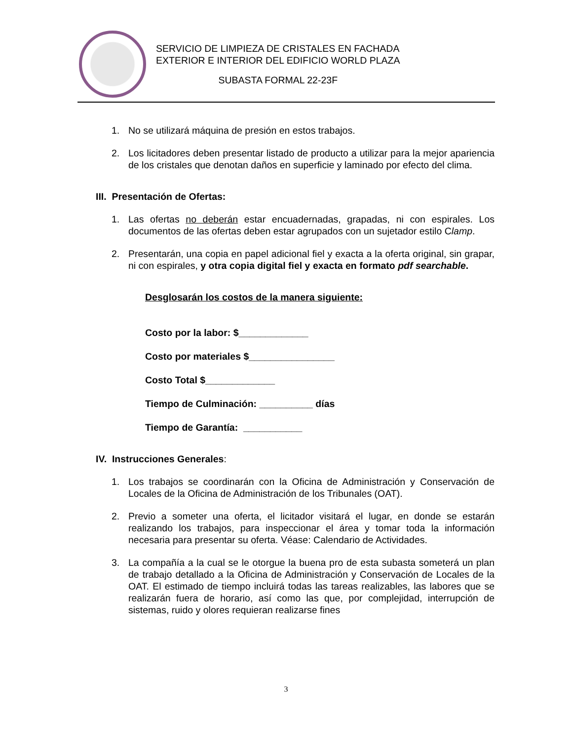SERVICIO DE LIMPIEZA DE CRISTALES EN FACHADA
EXTERIOR E INTERIOR DEL EDIFICIO WORLD PLAZA
SUBASTA FORMAL 22-23F
1. No se utilizará máquina de presión en estos trabajos.
2. Los licitadores deben presentar listado de producto a utilizar para la mejor apariencia de los cristales que denotan daños en superficie y laminado por efecto del clima.
III. Presentación de Ofertas:
1. Las ofertas no deberán estar encuadernadas, grapadas, ni con espirales. Los documentos de las ofertas deben estar agrupados con un sujetador estilo Clamp.
2. Presentarán, una copia en papel adicional fiel y exacta a la oferta original, sin grapar, ni con espirales, y otra copia digital fiel y exacta en formato pdf searchable.
Desglosarán los costos de la manera siguiente:
Costo por la labor: $_____________
Costo por materiales $________________
Costo Total $_____________
Tiempo de Culminación: __________ días
Tiempo de Garantía: ___________
IV. Instrucciones Generales:
1. Los trabajos se coordinarán con la Oficina de Administración y Conservación de Locales de la Oficina de Administración de los Tribunales (OAT).
2. Previo a someter una oferta, el licitador visitará el lugar, en donde se estarán realizando los trabajos, para inspeccionar el área y tomar toda la información necesaria para presentar su oferta. Véase: Calendario de Actividades.
3. La compañía a la cual se le otorgue la buena pro de esta subasta someterá un plan de trabajo detallado a la Oficina de Administración y Conservación de Locales de la OAT. El estimado de tiempo incluirá todas las tareas realizables, las labores que se realizarán fuera de horario, así como las que, por complejidad, interrupción de sistemas, ruido y olores requieran realizarse fines
3